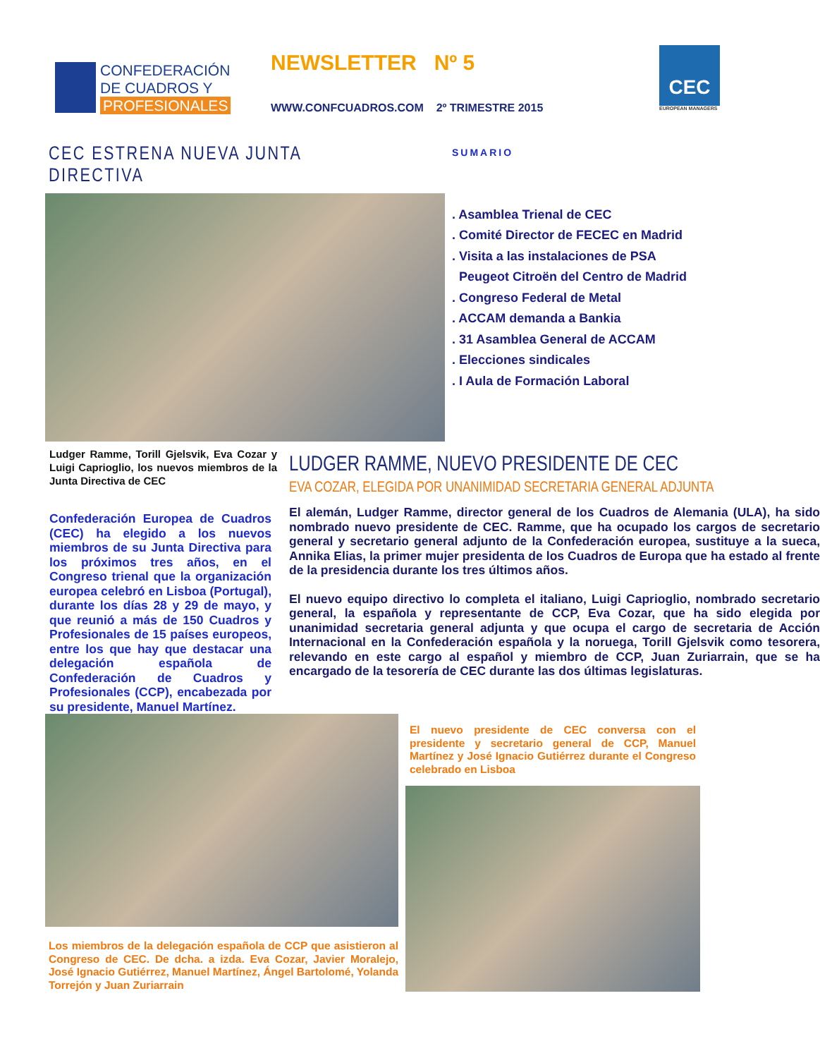CONFEDERACIÓN
DE CUADROS Y
PROFESIONALES
NEWSLETTER Nº 5
WWW.CONFCUADROS.COM 2º TRIMESTRE 2015
CEC
EUROPEAN MANAGERS
CEC ESTRENA NUEVA JUNTA DIRECTIVA
SUMARIO
. Asamblea Trienal de CEC
. Comité Director de FECEC en Madrid
. Visita a las instalaciones de PSA
Peugeot Citroën del Centro de Madrid
. Congreso Federal de Metal
. ACCAM demanda a Bankia
. 31 Asamblea General de ACCAM
. Elecciones sindicales
. I Aula de Formación Laboral
Ludger Ramme, Torill Gjelsvik, Eva Cozar y Luigi Caprioglio, los nuevos miembros de la Junta Directiva de CEC
Confederación Europea de Cuadros (CEC) ha elegido a los nuevos miembros de su Junta Directiva para los próximos tres años, en el Congreso trienal que la organización europea celebró en Lisboa (Portugal), durante los días 28 y 29 de mayo, y que reunió a más de 150 Cuadros y Profesionales de 15 países europeos, entre los que hay que destacar una delegación española de Confederación de Cuadros y Profesionales (CCP), encabezada por su presidente, Manuel Martínez.
LUDGER RAMME, NUEVO PRESIDENTE DE CEC
EVA COZAR, ELEGIDA POR UNANIMIDAD SECRETARIA GENERAL ADJUNTA
El alemán, Ludger Ramme, director general de los Cuadros de Alemania (ULA), ha sido nombrado nuevo presidente de CEC. Ramme, que ha ocupado los cargos de secretario general y secretario general adjunto de la Confederación europea, sustituye a la sueca, Annika Elias, la primer mujer presidenta de los Cuadros de Europa que ha estado al frente de la presidencia durante los tres últimos años.
El nuevo equipo directivo lo completa el italiano, Luigi Caprioglio, nombrado secretario general, la española y representante de CCP, Eva Cozar, que ha sido elegida por unanimidad secretaria general adjunta y que ocupa el cargo de secretaria de Acción Internacional en la Confederación española y la noruega, Torill Gjelsvik como tesorera, relevando en este cargo al español y miembro de CCP, Juan Zuriarrain, que se ha encargado de la tesorería de CEC durante las dos últimas legislaturas.
Los miembros de la delegación española de CCP que asistieron al Congreso de CEC. De dcha. a izda. Eva Cozar, Javier Moralejo, José Ignacio Gutiérrez, Manuel Martínez, Ángel Bartolomé, Yolanda Torrejón y Juan Zuriarrain
El nuevo presidente de CEC conversa con el presidente y secretario general de CCP, Manuel Martínez y José Ignacio Gutiérrez durante el Congreso celebrado en Lisboa